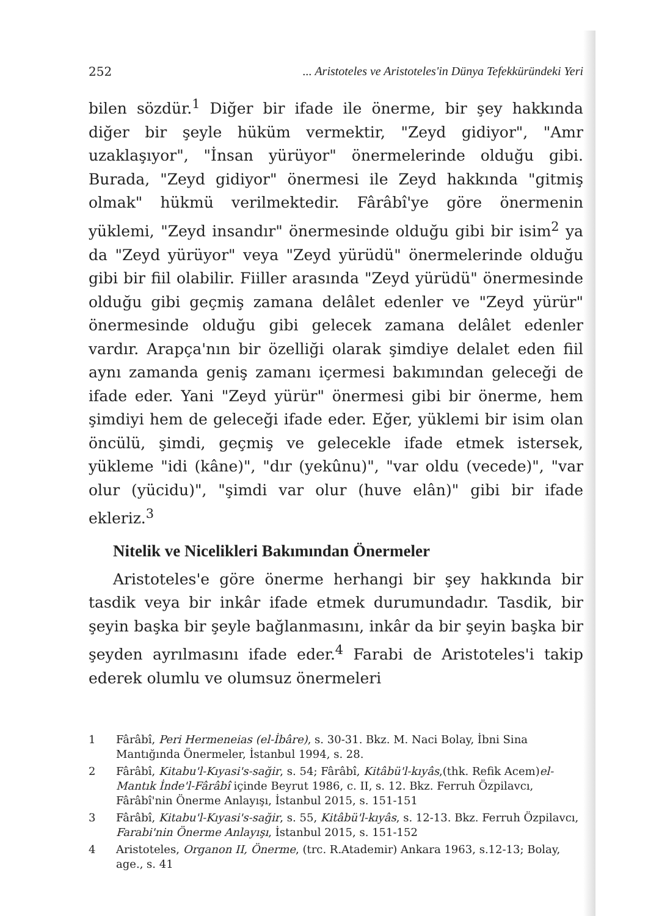252... Aristoteles ve Aristoteles'in Dünya Tefekküründeki Yeri
bilen sözdür.<sup>1</sup> Diğer bir ifade ile önerme, bir şey hakkında diğer bir şeyle hüküm vermektir, "Zeyd gidiyor", "Amr uzaklaşıyor", "İnsan yürüyor" önermelerinde olduğu gibi. Burada, "Zeyd gidiyor" önermesi ile Zeyd hakkında "gitmiş olmak" hükmü verilmektedir. Fârâbî'ye göre önermenin yüklemi, "Zeyd insandır" önermesinde olduğu gibi bir isim<sup>2</sup> ya da "Zeyd yürüyor" veya "Zeyd yürüdü" önermelerinde olduğu gibi bir fiil olabilir. Fiiller arasında "Zeyd yürüdü" önermesinde olduğu gibi geçmiş zamana delâlet edenler ve "Zeyd yürür" önermesinde olduğu gibi gelecek zamana delâlet edenler vardır. Arapça'nın bir özelliği olarak şimdiye delalet eden fiil aynı zamanda geniş zamanı içermesi bakımından geleceği de ifade eder. Yani "Zeyd yürür" önermesi gibi bir önerme, hem şimdiyi hem de geleceği ifade eder. Eğer, yüklemi bir isim olan öncülü, şimdi, geçmiş ve gelecekle ifade etmek istersek, yükleme "idi (kâne)", "dır (yekûnu)", "var oldu (vecede)", "var olur (yücidu)", "şimdi var olur (huve elân)" gibi bir ifade ekleriz.<sup>3</sup>
Nitelik ve Nicelikleri Bakımından Önermeler
Aristoteles'e göre önerme herhangi bir şey hakkında bir tasdik veya bir inkâr ifade etmek durumundadır. Tasdik, bir şeyin başka bir şeyle bağlanmasını, inkâr da bir şeyin başka bir şeyden ayrılmasını ifade eder.<sup>4</sup> Farabi de Aristoteles'i takip ederek olumlu ve olumsuz önermeleri
1 Fârâbî, Peri Hermeneias (el-İbâre), s. 30-31. Bkz. M. Naci Bolay, İbni Sina Mantığında Önermeler, İstanbul 1994, s. 28.
2 Fârâbî, Kitabu'l-Kıyasi's-sağir, s. 54; Fârâbî, Kitâbü'l-kıyâs,(thk. Refik Acem)el-Mantık İnde'l-Fârâbî içinde Beyrut 1986, c. II, s. 12. Bkz. Ferruh Özpilavcı, Fârâbî'nin Önerme Anlayışı, İstanbul 2015, s. 151-151
3 Fârâbî, Kitabu'l-Kıyasi's-sağir, s. 55, Kitâbü'l-kıyâs, s. 12-13. Bkz. Ferruh Özpilavcı, Farabi'nin Önerme Anlayışı, İstanbul 2015, s. 151-152
4 Aristoteles, Organon II, Önerme, (trc. R.Atademir) Ankara 1963, s.12-13; Bolay, age., s. 41